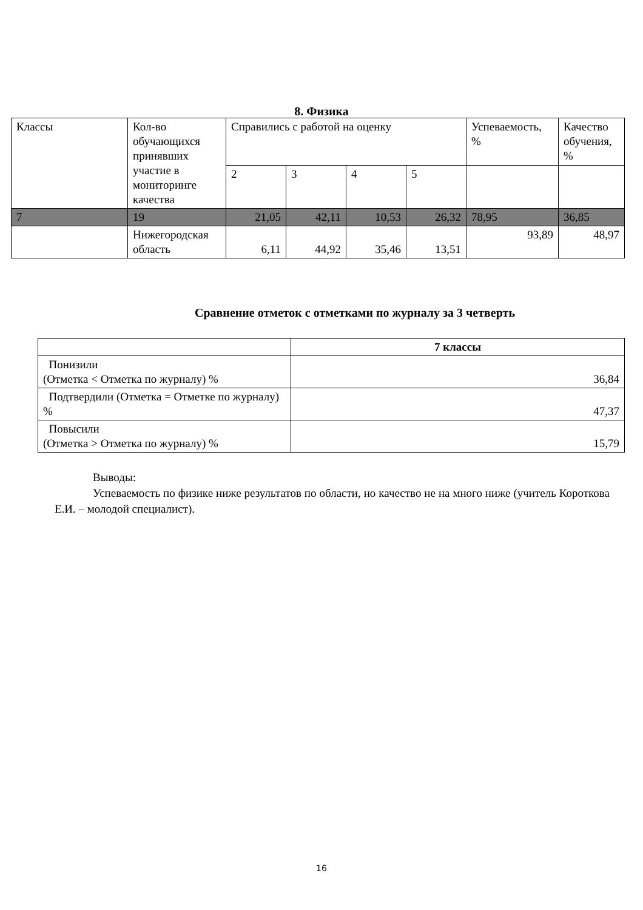8. Физика
| Классы | Кол-во обучающихся принявших участие в мониторинге качества | Справились с работой на оценку | | | | Успеваемость, % | Качество обучения, % |
| | | 2 | 3 | 4 | 5 | | |
| 7 | 19 | 21,05 | 42,11 | 10,53 | 26,32 | 78,95 | 36,85 |
| | Нижегородская область | 6,11 | 44,92 | 35,46 | 13,51 | 93,89 | 48,97 |
Сравнение отметок с отметками по журналу за 3 четверть
| | 7 классы |
| Понизили (Отметка < Отметка по журналу) % | 36,84 |
| Подтвердили (Отметка = Отметке по журналу) % | 47,37 |
| Повысили (Отметка > Отметка по журналу) % | 15,79 |
Выводы:
Успеваемость по физике ниже результатов по области, но качество не на много ниже (учитель Короткова Е.И. – молодой специалист).
16